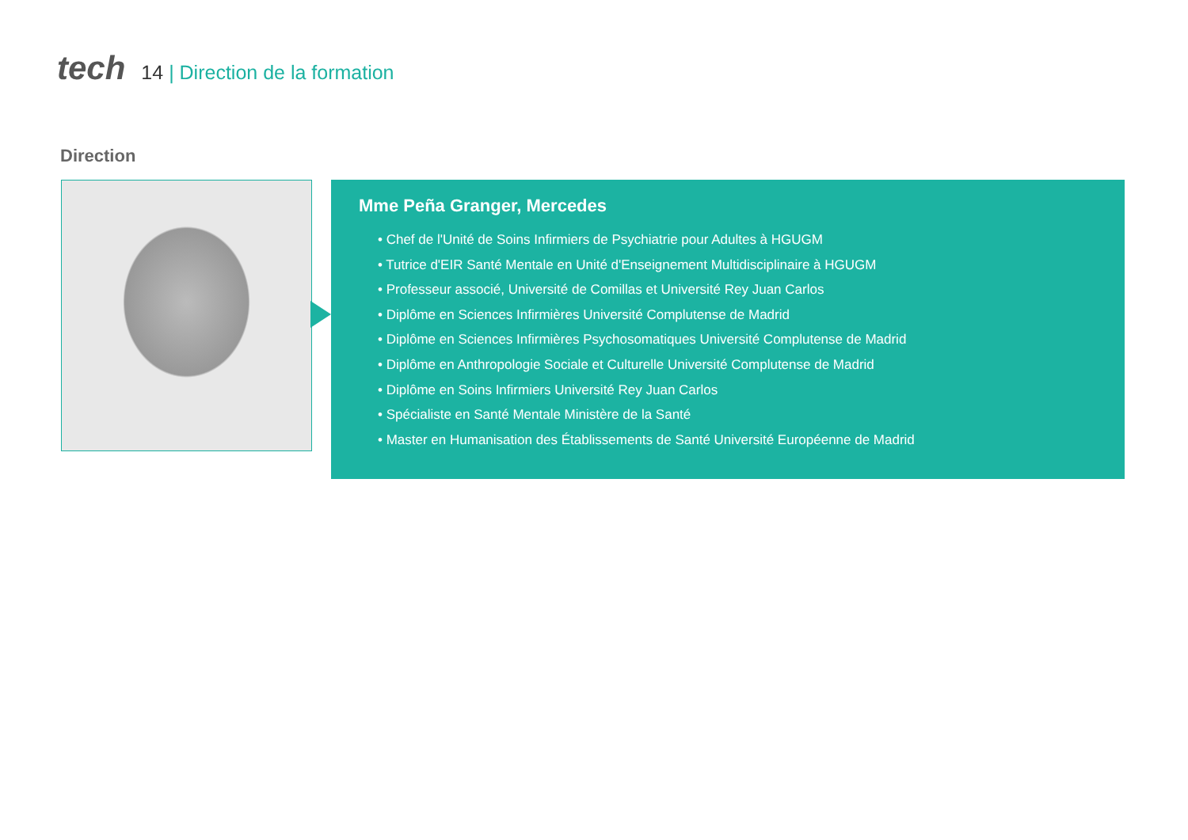tech
14 | Direction de la formation
Direction
Mme Peña Granger, Mercedes
• Chef de l'Unité de Soins Infirmiers de Psychiatrie pour Adultes à HGUGM
• Tutrice d'EIR Santé Mentale en Unité d'Enseignement Multidisciplinaire à HGUGM
• Professeur associé, Université de Comillas et Université Rey Juan Carlos
• Diplôme en Sciences Infirmières Université Complutense de Madrid
• Diplôme en Sciences Infirmières Psychosomatiques Université Complutense de Madrid
• Diplôme en Anthropologie Sociale et Culturelle Université Complutense de Madrid
• Diplôme en Soins Infirmiers Université Rey Juan Carlos
• Spécialiste en Santé Mentale Ministère de la Santé
• Master en Humanisation des Établissements de Santé Université Européenne de Madrid